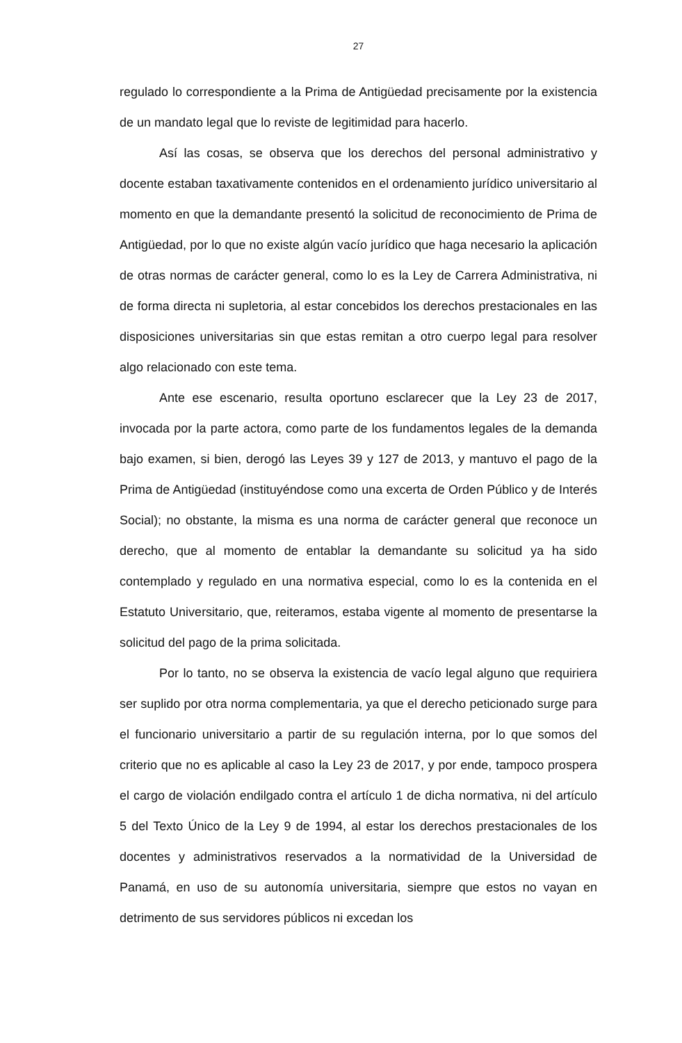27
regulado lo correspondiente a la Prima de Antigüedad precisamente por la existencia de un mandato legal que lo reviste de legitimidad para hacerlo.
Así las cosas, se observa que los derechos del personal administrativo y docente estaban taxativamente contenidos en el ordenamiento jurídico universitario al momento en que la demandante presentó la solicitud de reconocimiento de Prima de Antigüedad, por lo que no existe algún vacío jurídico que haga necesario la aplicación de otras normas de carácter general, como lo es la Ley de Carrera Administrativa, ni de forma directa ni supletoria, al estar concebidos los derechos prestacionales en las disposiciones universitarias sin que estas remitan a otro cuerpo legal para resolver algo relacionado con este tema.
Ante ese escenario, resulta oportuno esclarecer que la Ley 23 de 2017, invocada por la parte actora, como parte de los fundamentos legales de la demanda bajo examen, si bien, derogó las Leyes 39 y 127 de 2013, y mantuvo el pago de la Prima de Antigüedad (instituyéndose como una excerta de Orden Público y de Interés Social); no obstante, la misma es una norma de carácter general que reconoce un derecho, que al momento de entablar la demandante su solicitud ya ha sido contemplado y regulado en una normativa especial, como lo es la contenida en el Estatuto Universitario, que, reiteramos, estaba vigente al momento de presentarse la solicitud del pago de la prima solicitada.
Por lo tanto, no se observa la existencia de vacío legal alguno que requiriera ser suplido por otra norma complementaria, ya que el derecho peticionado surge para el funcionario universitario a partir de su regulación interna, por lo que somos del criterio que no es aplicable al caso la Ley 23 de 2017, y por ende, tampoco prospera el cargo de violación endilgado contra el artículo 1 de dicha normativa, ni del artículo 5 del Texto Único de la Ley 9 de 1994, al estar los derechos prestacionales de los docentes y administrativos reservados a la normatividad de la Universidad de Panamá, en uso de su autonomía universitaria, siempre que estos no vayan en detrimento de sus servidores públicos ni excedan los